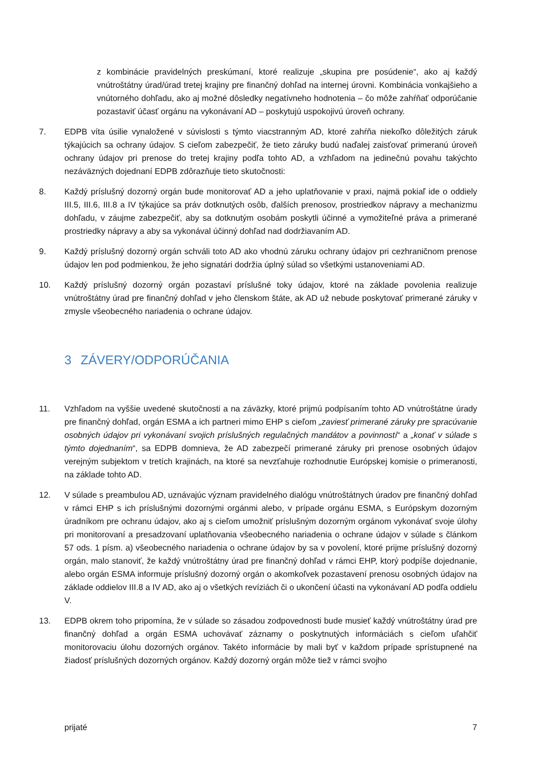z kombinácie pravidelných preskúmaní, ktoré realizuje „skupina pre posúdenie“, ako aj každý vnútroštátny úrad/úrad tretej krajiny pre finančný dohľad na internej úrovni. Kombinácia vonkajšieho a vnútorného dohľadu, ako aj možné dôsledky negatívneho hodnotenia – čo môže zahŕňať odporúčanie pozastaviť účasť orgánu na vykonávaní AD – poskytujú uspokojivú úroveň ochrany.
7. EDPB víta úsilie vynaložené v súvislosti s týmto viacstranným AD, ktoré zahŕňa niekoľko dôležitých záruk týkajúcich sa ochrany údajov. S cieľom zabezpečiť, že tieto záruky budú naďalej zaisťovať primeranú úroveň ochrany údajov pri prenose do tretej krajiny podľa tohto AD, a vzhľadom na jedinečnú povahu takýchto nezáväzných dojednaní EDPB zdôrazňuje tieto skutočnosti:
8. Každý príslušný dozorný orgán bude monitorovať AD a jeho uplatňovanie v praxi, najmä pokiaľ ide o oddiely III.5, III.6, III.8 a IV týkajúce sa práv dotknutých osôb, ďalších prenosov, prostriedkov nápravy a mechanizmu dohľadu, v záujme zabezpečiť, aby sa dotknutým osobám poskytli účinné a vymožiteľné práva a primerané prostriedky nápravy a aby sa vykonával účinný dohľad nad dodržiavaním AD.
9. Každý príslušný dozorný orgán schváli toto AD ako vhodnú záruku ochrany údajov pri cezhraničnom prenose údajov len pod podmienkou, že jeho signatári dodržia úplný súlad so všetkými ustanoveniami AD.
10. Každý príslušný dozorný orgán pozastaví príslušné toky údajov, ktoré na základe povolenia realizuje vnútroštátny úrad pre finančný dohľad v jeho členskom štáte, ak AD už nebude poskytovať primerané záruky v zmysle všeobecného nariadenia o ochrane údajov.
3 ZÁVERY/ODPORÚČANIA
11. Vzhľadom na vyššie uvedené skutočnosti a na záväzky, ktoré prijmú podpísaním tohto AD vnútroštátne úrady pre finančný dohľad, orgán ESMA a ich partneri mimo EHP s cieľom „zaviesť primerané záruky pre spracúvanie osobných údajov pri vykonávaní svojich príslušných regulačných mandátov a povinností“ a „konať v súlade s týmto dojednaním“, sa EDPB domnieva, že AD zabezpečí primerané záruky pri prenose osobných údajov verejným subjektom v tretích krajinách, na ktoré sa nevzťahuje rozhodnutie Európskej komisie o primeranosti, na základe tohto AD.
12. V súlade s preambulou AD, uznávajúc význam pravidelného dialógu vnútroštátnych úradov pre finančný dohľad v rámci EHP s ich príslušnými dozornými orgánmi alebo, v prípade orgánu ESMA, s Európskym dozorným úradníkom pre ochranu údajov, ako aj s cieľom umožniť príslušným dozorným orgánom vykonávať svoje úlohy pri monitorovaní a presadzovaní uplatňovania všeobecného nariadenia o ochrane údajov v súlade s článkom 57 ods. 1 písm. a) všeobecného nariadenia o ochrane údajov by sa v povolení, ktoré prijme príslušný dozorný orgán, malo stanoviť, že každý vnútroštátny úrad pre finančný dohľad v rámci EHP, ktorý podpíše dojednanie, alebo orgán ESMA informuje príslušný dozorný orgán o akomkoľvek pozastavení prenosu osobných údajov na základe oddielov III.8 a IV AD, ako aj o všetkých revíziách či o ukončení účasti na vykonávaní AD podľa oddielu V.
13. EDPB okrem toho pripomína, že v súlade so zásadou zodpovednosti bude musieť každý vnútroštátny úrad pre finančný dohľad a orgán ESMA uchovávať záznamy o poskytnutých informáciách s cieľom uľahčiť monitorovaciu úlohu dozorných orgánov. Takéto informácie by mali byť v každom prípade sprístupnené na žiadosť príslušných dozorných orgánov. Každý dozorný orgán môže tiež v rámci svojho
prijaté 7